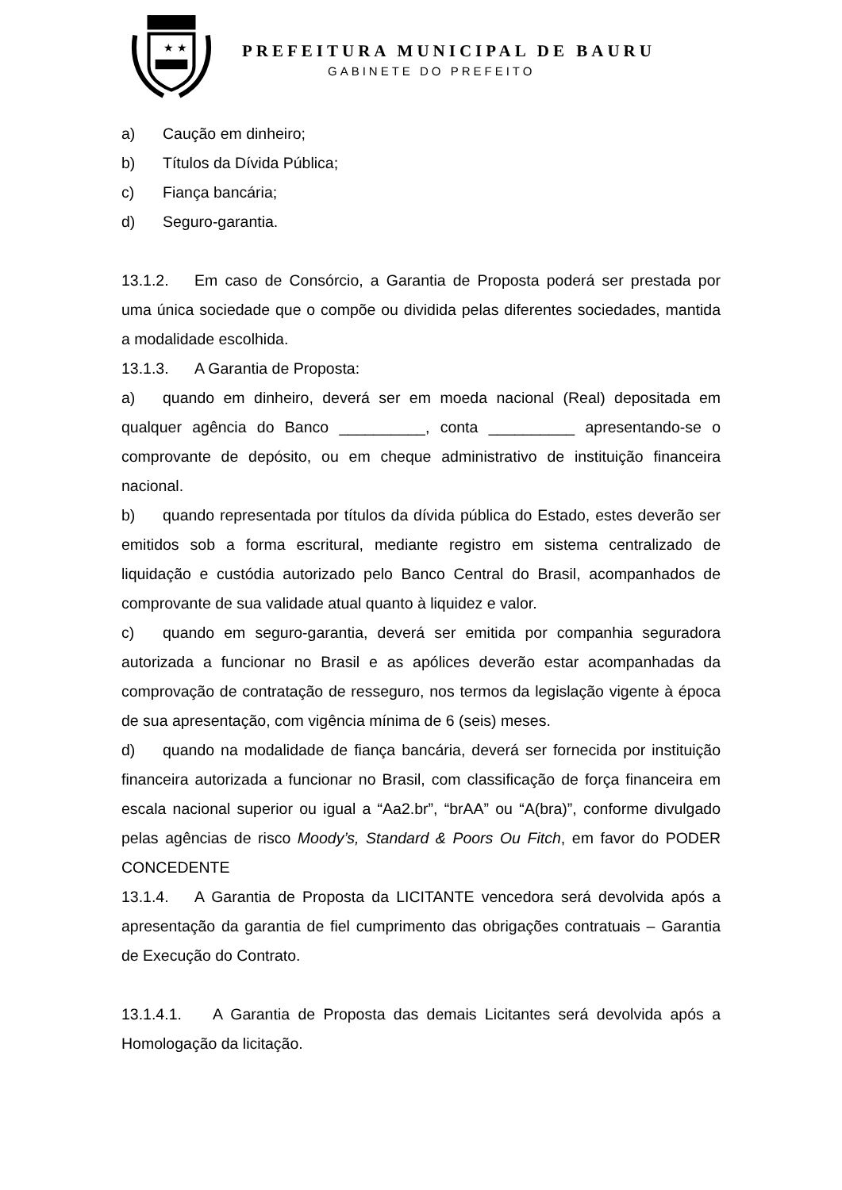★ ★
PREFEITURA MUNICIPAL DE BAURU
GABINETE DO PREFEITO
a) Caução em dinheiro;
b) Títulos da Dívida Pública;
c) Fiança bancária;
d) Seguro-garantia.
13.1.2. Em caso de Consórcio, a Garantia de Proposta poderá ser prestada por uma única sociedade que o compõe ou dividida pelas diferentes sociedades, mantida a modalidade escolhida.
13.1.3. A Garantia de Proposta:
a) quando em dinheiro, deverá ser em moeda nacional (Real) depositada em qualquer agência do Banco __________, conta __________ apresentando-se o comprovante de depósito, ou em cheque administrativo de instituição financeira nacional.
b) quando representada por títulos da dívida pública do Estado, estes deverão ser emitidos sob a forma escritural, mediante registro em sistema centralizado de liquidação e custódia autorizado pelo Banco Central do Brasil, acompanhados de comprovante de sua validade atual quanto à liquidez e valor.
c) quando em seguro-garantia, deverá ser emitida por companhia seguradora autorizada a funcionar no Brasil e as apólices deverão estar acompanhadas da comprovação de contratação de resseguro, nos termos da legislação vigente à época de sua apresentação, com vigência mínima de 6 (seis) meses.
d) quando na modalidade de fiança bancária, deverá ser fornecida por instituição financeira autorizada a funcionar no Brasil, com classificação de força financeira em escala nacional superior ou igual a “Aa2.br”, “brAA” ou “A(bra)”, conforme divulgado pelas agências de risco Moody’s, Standard & Poors Ou Fitch, em favor do PODER CONCEDENTE
13.1.4. A Garantia de Proposta da LICITANTE vencedora será devolvida após a apresentação da garantia de fiel cumprimento das obrigações contratuais – Garantia de Execução do Contrato.
13.1.4.1. A Garantia de Proposta das demais Licitantes será devolvida após a Homologação da licitação.